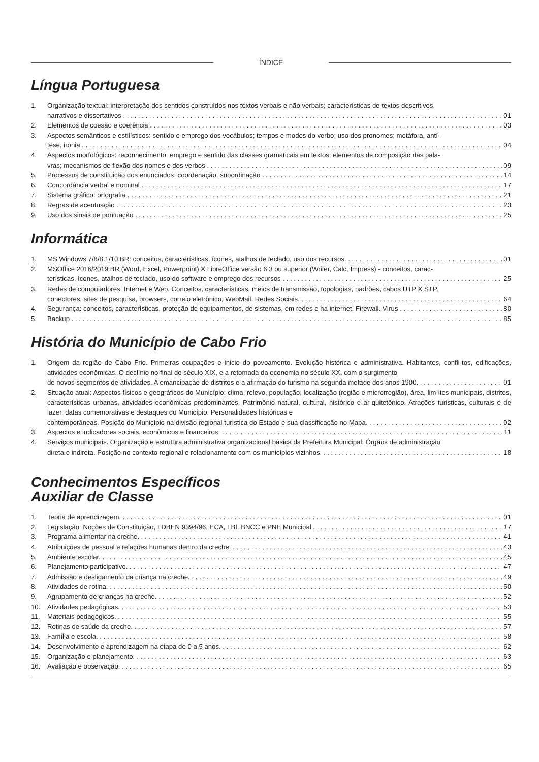ÍNDICE
Língua Portuguesa
1. Organização textual: interpretação dos sentidos construídos nos textos verbais e não verbais; características de textos descritivos,
narrativos e dissertativos 01
2. Elementos de coesão e coerência 03
3. Aspectos semânticos e estilísticos: sentido e emprego dos vocábulos; tempos e modos do verbo; uso dos pronomes; metáfora, antí-
tese, ironia 04
4. Aspectos morfológicos: reconhecimento, emprego e sentido das classes gramaticais em textos; elementos de composição das pala-
vras; mecanismos de flexão dos nomes e dos verbos 09
5. Processos de constituição dos enunciados: coordenação, subordinação 14
6. Concordância verbal e nominal 17
7. Sistema gráfico: ortografia 21
8. Regras de acentuação 23
9. Uso dos sinais de pontuação 25
Informática
1. MS Windows 7/8/8.1/10 BR: conceitos, características, ícones, atalhos de teclado, uso dos recursos. 01
2. MSOffice 2016/2019 BR (Word, Excel, Powerpoint) X LibreOffice versão 6.3 ou superior (Writer, Calc, Impress) - conceitos, carac-
terísticas, ícones, atalhos de teclado, uso do software e emprego dos recursos 25
3. Redes de computadores, Internet e Web. Conceitos, características, meios de transmissão, topologias, padrões, cabos UTP X STP,
conectores, sites de pesquisa, browsers, correio eletrônico, WebMail, Redes Sociais. 64
4. Segurança: conceitos, características, proteção de equipamentos, de sistemas, em redes e na internet. Firewall. Vírus 80
5. Backup 85
História do Município de Cabo Frio
1. Origem da região de Cabo Frio. Primeiras ocupações e inicio do povoamento. Evolução histórica e administrativa. Habitantes, confli-tos, edificações, atividades econômicas. O declínio no final do século XIX, e a retomada da economia no século XX, com o surgimento
de novos segmentos de atividades. A emancipação de distritos e a afirmação do turismo na segunda metade dos anos 1900. 01
2. Situação atual: Aspectos físicos e geográficos do Município: clima, relevo, população, localização (região e microrregião), área, lim-ites municipais, distritos, características urbanas, atividades econômicas predominantes. Patrimônio natural, cultural, histórico e ar-quitetônico. Atrações turísticas, culturais e de lazer, datas comemorativas e destaques do Município. Personalidades históricas e
contemporâneas. Posição do Município na divisão regional turística do Estado e sua classificação no Mapa. 02
3. Aspectos e indicadores sociais, econômicos e financeiros. 11
4. Serviços municipais. Organização e estrutura administrativa organizacional básica da Prefeitura Municipal: Órgãos de administração
direta e indireta. Posição no contexto regional e relacionamento com os municípios vizinhos. 18
Conhecimentos Específicos
Auxiliar de Classe
1. Teoria de aprendizagem. 01
2. Legislação: Noções de Constituição, LDBEN 9394/96, ECA, LBI, BNCC e PNE Municipal 17
3. Programa alimentar na creche. 41
4. Atribuições de pessoal e relações humanas dentro da creche. 43
5. Ambiente escolar. 45
6. Planejamento participativo. 47
7. Admissão e desligamento da criança na creche. 49
8. Atividades de rotina. 50
9. Agrupamento de crianças na creche. 52
10. Atividades pedagógicas. 53
11. Materiais pedagógicos. 55
12. Rotinas de saúde da creche. 57
13. Família e escola. 58
14. Desenvolvimento e aprendizagem na etapa de 0 a 5 anos. 62
15. Organização e planejamento. 63
16. Avaliação e observação. 65